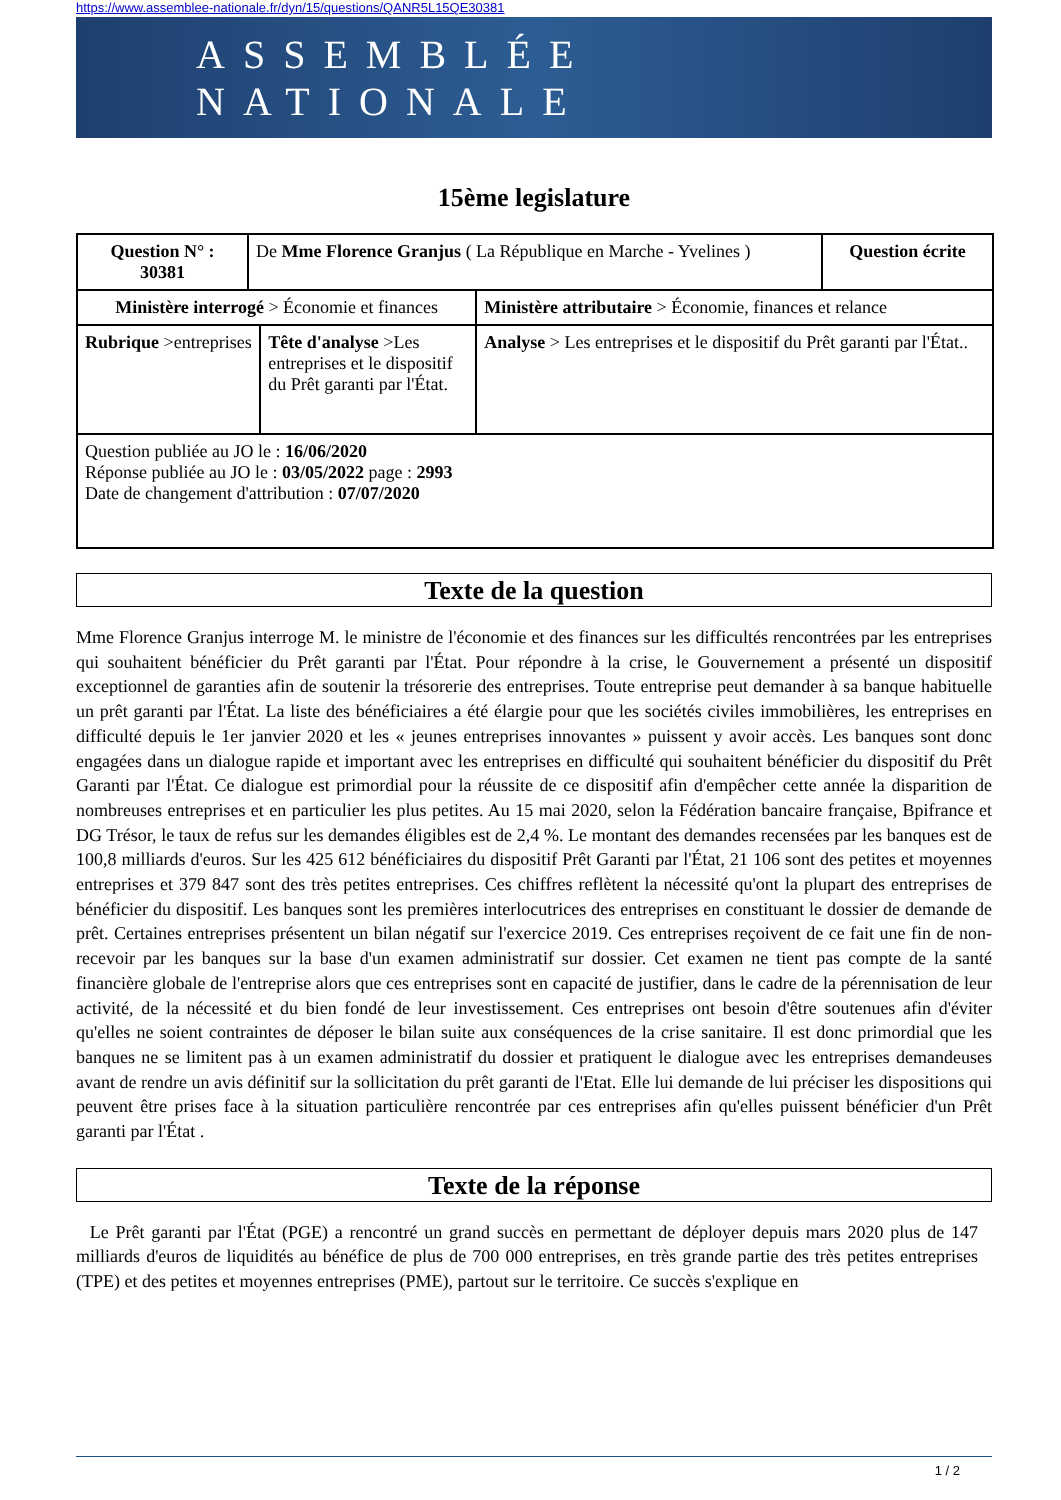https://www.assemblee-nationale.fr/dyn/15/questions/QANR5L15QE30381
ASSEMBLÉE NATIONALE
15ème legislature
| Question N° : 30381 | De Mme Florence Granjus ( La République en Marche - Yvelines ) | | | Question écrite |
| Ministère interrogé > Économie et finances | | | Ministère attributaire > Économie, finances et relance | |
| Rubrique >entreprises | | Tête d'analyse >Les entreprises et le dispositif du Prêt garanti par l'État. | Analyse > Les entreprises et le dispositif du Prêt garanti par l'État.. | |
| Question publiée au JO le : 16/06/2020 Réponse publiée au JO le : 03/05/2022 page : 2993 Date de changement d'attribution : 07/07/2020 | | | | |
Texte de la question
Mme Florence Granjus interroge M. le ministre de l'économie et des finances sur les difficultés rencontrées par les entreprises qui souhaitent bénéficier du Prêt garanti par l'État. Pour répondre à la crise, le Gouvernement a présenté un dispositif exceptionnel de garanties afin de soutenir la trésorerie des entreprises. Toute entreprise peut demander à sa banque habituelle un prêt garanti par l'État. La liste des bénéficiaires a été élargie pour que les sociétés civiles immobilières, les entreprises en difficulté depuis le 1er janvier 2020 et les « jeunes entreprises innovantes » puissent y avoir accès. Les banques sont donc engagées dans un dialogue rapide et important avec les entreprises en difficulté qui souhaitent bénéficier du dispositif du Prêt Garanti par l'État. Ce dialogue est primordial pour la réussite de ce dispositif afin d'empêcher cette année la disparition de nombreuses entreprises et en particulier les plus petites. Au 15 mai 2020, selon la Fédération bancaire française, Bpifrance et DG Trésor, le taux de refus sur les demandes éligibles est de 2,4 %. Le montant des demandes recensées par les banques est de 100,8 milliards d'euros. Sur les 425 612 bénéficiaires du dispositif Prêt Garanti par l'État, 21 106 sont des petites et moyennes entreprises et 379 847 sont des très petites entreprises. Ces chiffres reflètent la nécessité qu'ont la plupart des entreprises de bénéficier du dispositif. Les banques sont les premières interlocutrices des entreprises en constituant le dossier de demande de prêt. Certaines entreprises présentent un bilan négatif sur l'exercice 2019. Ces entreprises reçoivent de ce fait une fin de non-recevoir par les banques sur la base d'un examen administratif sur dossier. Cet examen ne tient pas compte de la santé financière globale de l'entreprise alors que ces entreprises sont en capacité de justifier, dans le cadre de la pérennisation de leur activité, de la nécessité et du bien fondé de leur investissement. Ces entreprises ont besoin d'être soutenues afin d'éviter qu'elles ne soient contraintes de déposer le bilan suite aux conséquences de la crise sanitaire. Il est donc primordial que les banques ne se limitent pas à un examen administratif du dossier et pratiquent le dialogue avec les entreprises demandeuses avant de rendre un avis définitif sur la sollicitation du prêt garanti de l'Etat. Elle lui demande de lui préciser les dispositions qui peuvent être prises face à la situation particulière rencontrée par ces entreprises afin qu'elles puissent bénéficier d'un Prêt garanti par l'État .
Texte de la réponse
Le Prêt garanti par l'État (PGE) a rencontré un grand succès en permettant de déployer depuis mars 2020 plus de 147 milliards d'euros de liquidités au bénéfice de plus de 700 000 entreprises, en très grande partie des très petites entreprises (TPE) et des petites et moyennes entreprises (PME), partout sur le territoire. Ce succès s'explique en
1 / 2